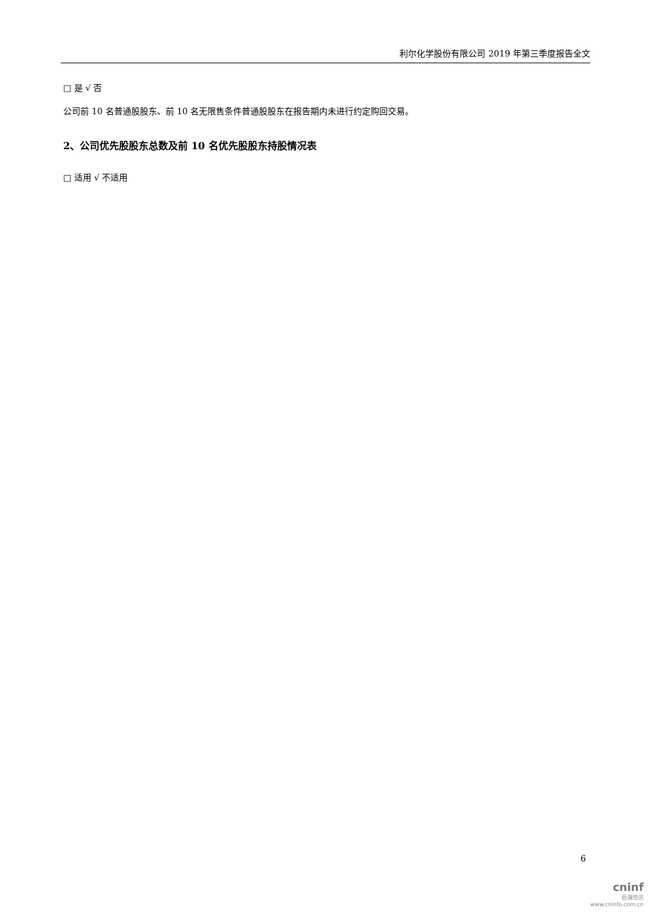利尔化学股份有限公司 2019 年第三季度报告全文
□ 是 √ 否
公司前 10 名普通股股东、前 10 名无限售条件普通股股东在报告期内未进行约定购回交易。
2、公司优先股股东总数及前 10 名优先股股东持股情况表
□ 适用 √ 不适用
6
cninf
巨潮资讯
www.cninfo.com.cn